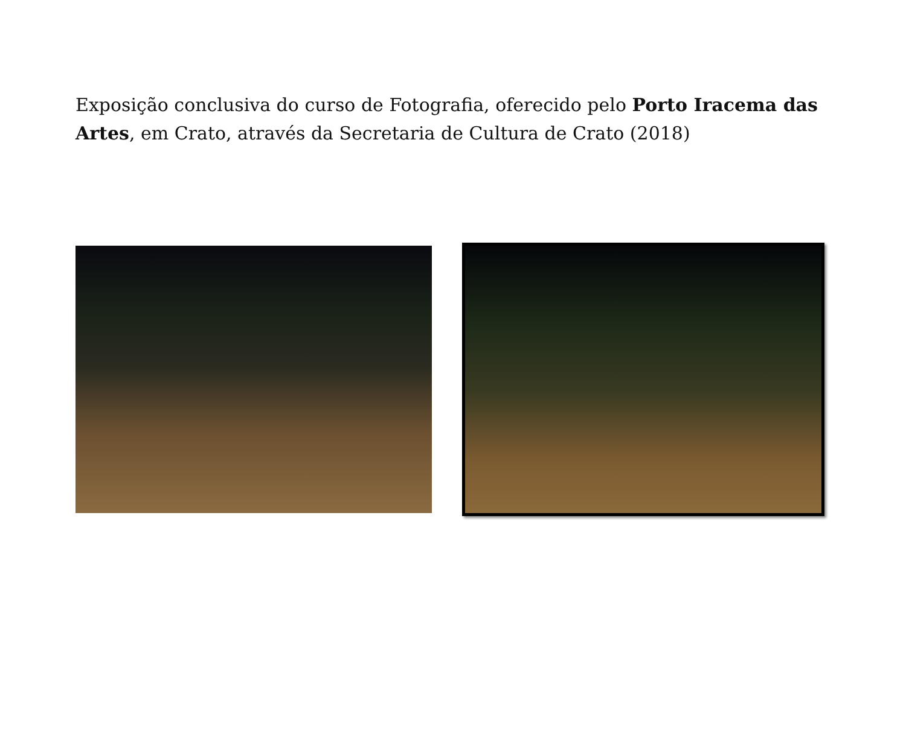Exposição conclusiva do curso de Fotografia, oferecido pelo Porto Iracema das Artes, em Crato, através da Secretaria de Cultura de Crato (2018)